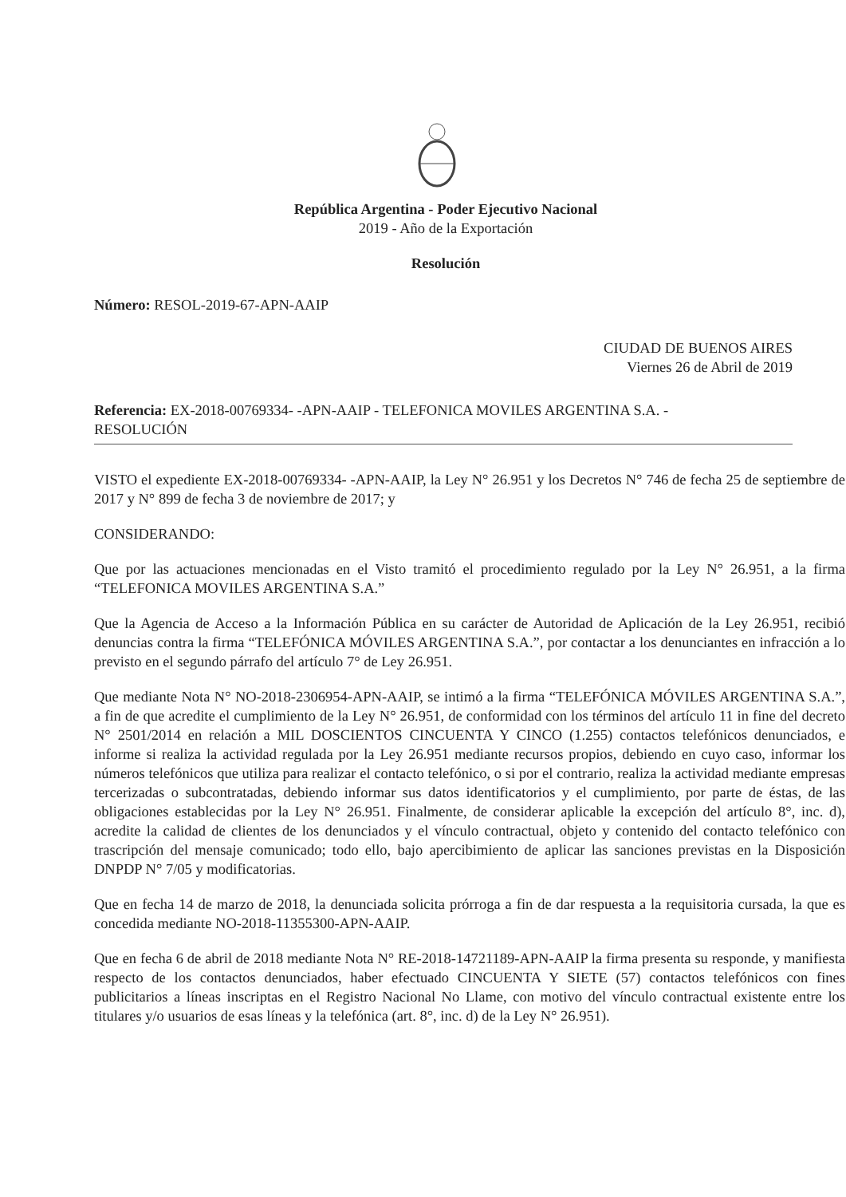República Argentina - Poder Ejecutivo Nacional
2019 - Año de la Exportación
Resolución
Número: RESOL-2019-67-APN-AAIP
CIUDAD DE BUENOS AIRES
Viernes 26 de Abril de 2019
Referencia: EX-2018-00769334- -APN-AAIP - TELEFONICA MOVILES ARGENTINA S.A. -
RESOLUCIÓN
VISTO el expediente EX-2018-00769334- -APN-AAIP, la Ley N° 26.951 y los Decretos N° 746 de fecha 25 de septiembre de 2017 y N° 899 de fecha 3 de noviembre de 2017; y
CONSIDERANDO:
Que por las actuaciones mencionadas en el Visto tramitó el procedimiento regulado por la Ley N° 26.951, a la firma “TELEFONICA MOVILES ARGENTINA S.A.”
Que la Agencia de Acceso a la Información Pública en su carácter de Autoridad de Aplicación de la Ley 26.951, recibió denuncias contra la firma “TELEFÓNICA MÓVILES ARGENTINA S.A.”, por contactar a los denunciantes en infracción a lo previsto en el segundo párrafo del artículo 7° de Ley 26.951.
Que mediante Nota N° NO-2018-2306954-APN-AAIP, se intimó a la firma “TELEFÓNICA MÓVILES ARGENTINA S.A.”, a fin de que acredite el cumplimiento de la Ley N° 26.951, de conformidad con los términos del artículo 11 in fine del decreto N° 2501/2014 en relación a MIL DOSCIENTOS CINCUENTA Y CINCO (1.255) contactos telefónicos denunciados, e informe si realiza la actividad regulada por la Ley 26.951 mediante recursos propios, debiendo en cuyo caso, informar los números telefónicos que utiliza para realizar el contacto telefónico, o si por el contrario, realiza la actividad mediante empresas tercerizadas o subcontratadas, debiendo informar sus datos identificatorios y el cumplimiento, por parte de éstas, de las obligaciones establecidas por la Ley N° 26.951. Finalmente, de considerar aplicable la excepción del artículo 8°, inc. d), acredite la calidad de clientes de los denunciados y el vínculo contractual, objeto y contenido del contacto telefónico con trascripción del mensaje comunicado; todo ello, bajo apercibimiento de aplicar las sanciones previstas en la Disposición DNPDP N° 7/05 y modificatorias.
Que en fecha 14 de marzo de 2018, la denunciada solicita prórroga a fin de dar respuesta a la requisitoria cursada, la que es concedida mediante NO-2018-11355300-APN-AAIP.
Que en fecha 6 de abril de 2018 mediante Nota N° RE-2018-14721189-APN-AAIP la firma presenta su responde, y manifiesta respecto de los contactos denunciados, haber efectuado CINCUENTA Y SIETE (57) contactos telefónicos con fines publicitarios a líneas inscriptas en el Registro Nacional No Llame, con motivo del vínculo contractual existente entre los titulares y/o usuarios de esas líneas y la telefónica (art. 8°, inc. d) de la Ley N° 26.951).